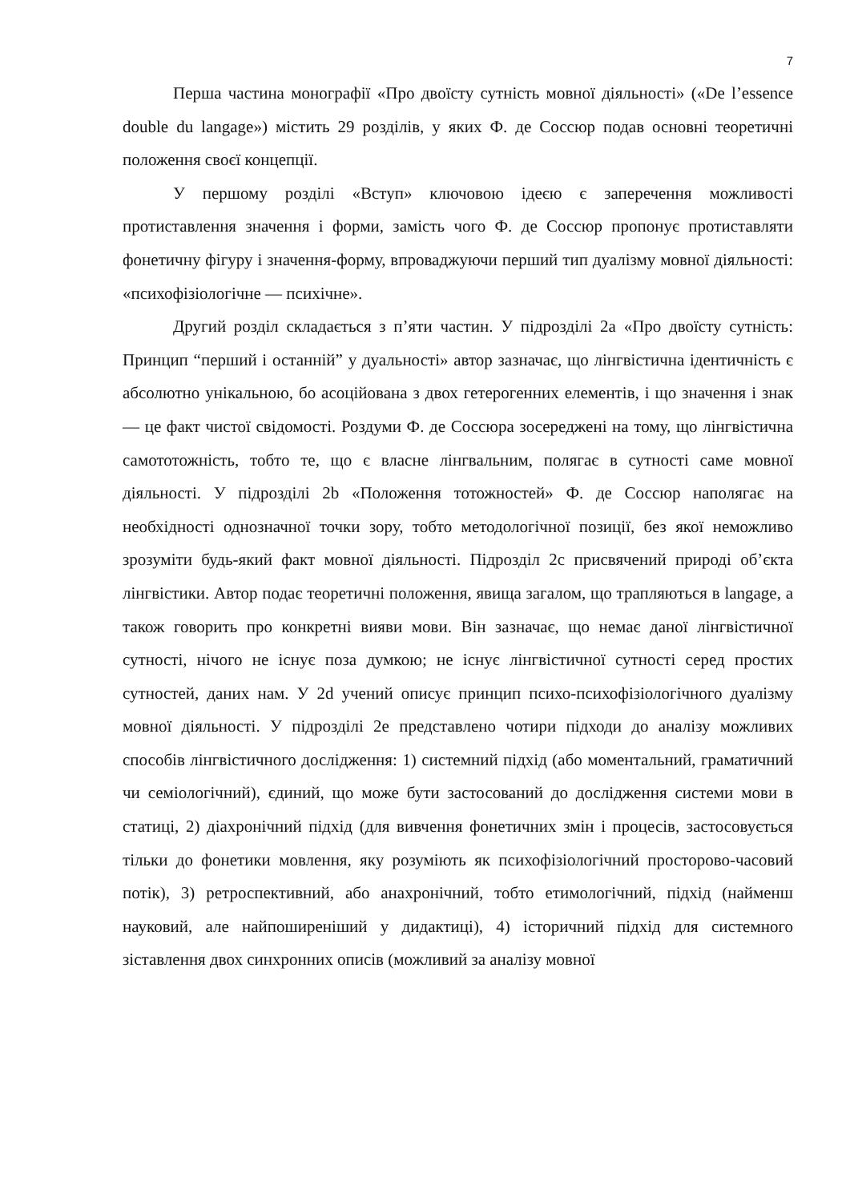7
Перша частина монографії «Про двоїсту сутність мовної діяльності» («De l’essence double du langage») містить 29 розділів, у яких Ф. де Соссюр подав основні теоретичні положення своєї концепції.
У першому розділі «Вступ» ключовою ідеєю є заперечення можливості протиставлення значення і форми, замість чого Ф. де Соссюр пропонує протиставляти фонетичну фігуру і значення-форму, впроваджуючи перший тип дуалізму мовної діяльності: «психофізіологічне — психічне».
Другий розділ складається з п’яти частин. У підрозділі 2a «Про двоїсту сутність: Принцип “перший і останній” у дуальності» автор зазначає, що лінгвістична ідентичність є абсолютно унікальною, бо асоційована з двох гетерогенних елементів, і що значення і знак — це факт чистої свідомості. Роздуми Ф. де Соссюра зосереджені на тому, що лінгвістична самототожність, тобто те, що є власне лінгвальним, полягає в сутності саме мовної діяльності. У підрозділі 2b «Положення тотожностей» Ф. де Соссюр наполягає на необхідності однозначної точки зору, тобто методологічної позиції, без якої неможливо зрозуміти будь-який факт мовної діяльності. Підрозділ 2c присвячений природі об’єкта лінгвістики. Автор подає теоретичні положення, явища загалом, що трапляються в langage, а також говорить про конкретні вияви мови. Він зазначає, що немає даної лінгвістичної сутності, нічого не існує поза думкою; не існує лінгвістичної сутності серед простих сутностей, даних нам. У 2d учений описує принцип психо-психофізіологічного дуалізму мовної діяльності. У підрозділі 2e представлено чотири підходи до аналізу можливих способів лінгвістичного дослідження: 1) системний підхід (або моментальний, граматичний чи семіологічний), єдиний, що може бути застосований до дослідження системи мови в статиці, 2) діахронічний підхід (для вивчення фонетичних змін і процесів, застосовується тільки до фонетики мовлення, яку розуміють як психофізіологічний просторово-часовий потік), 3) ретроспективний, або анахронічний, тобто етимологічний, підхід (найменш науковий, але найпоширеніший у дидактиці), 4) історичний підхід для системного зіставлення двох синхронних описів (можливий за аналізу мовної